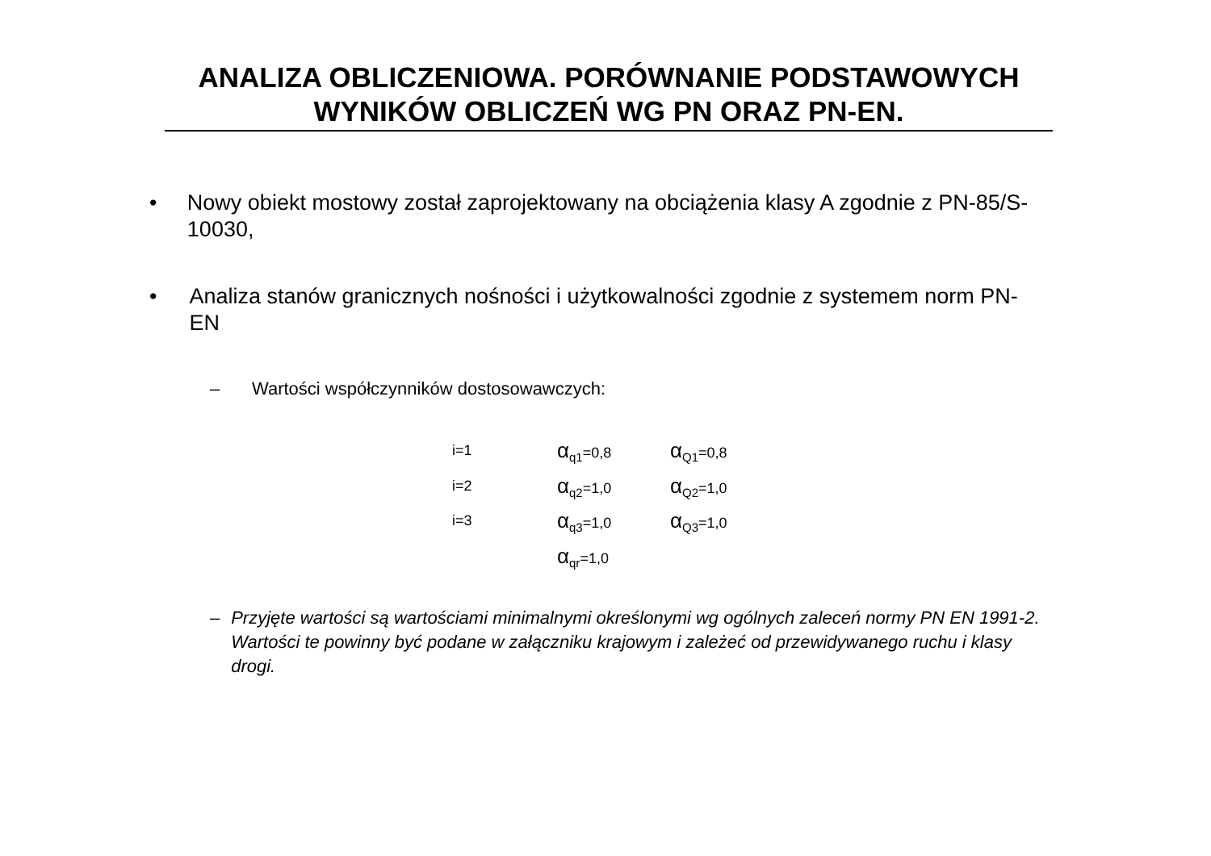ANALIZA OBLICZENIOWA. PORÓWNANIE PODSTAWOWYCH WYNIKÓW OBLICZEŃ WG PN ORAZ PN-EN.
• Nowy obiekt mostowy został zaprojektowany na obciążenia klasy A zgodnie z PN-85/S-10030,
• Analiza stanów granicznych nośności i użytkowalności zgodnie z systemem norm PN-EN
– Wartości współczynników dostosowawczych:
| i=1 | α<sub>q1</sub>=0,8 | α<sub>Q1</sub>=0,8 |
| i=2 | α<sub>q2</sub>=1,0 | α<sub>Q2</sub>=1,0 |
| i=3 | α<sub>q3</sub>=1,0 | α<sub>Q3</sub>=1,0 |
| | α<sub>qr</sub>=1,0 | |
– Przyjęte wartości są wartościami minimalnymi określonymi wg ogólnych zaleceń normy PN EN 1991-2. Wartości te powinny być podane w załączniku krajowym i zależeć od przewidywanego ruchu i klasy drogi.